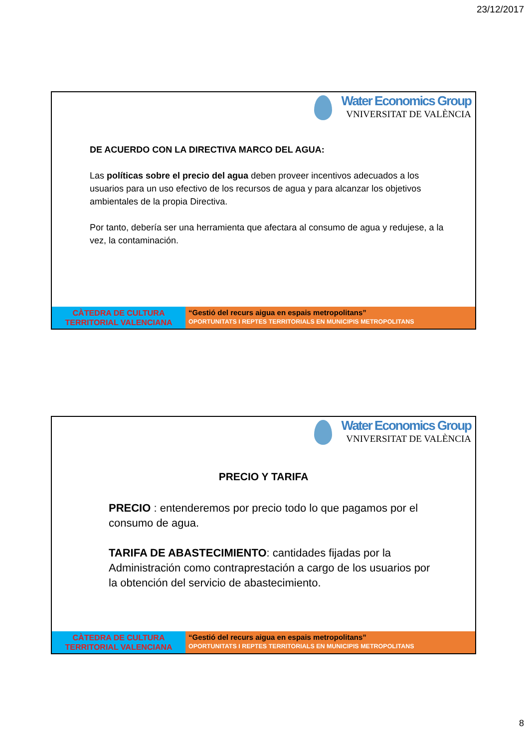23/12/2017
Water Economics Group
VNIVERSITAT DE VALÈNCIA
DE ACUERDO CON LA DIRECTIVA MARCO DEL AGUA:
Las políticas sobre el precio del agua deben proveer incentivos adecuados a los usuarios para un uso efectivo de los recursos de agua y para alcanzar los objetivos ambientales de la propia Directiva.
Por tanto, debería ser una herramienta que afectara al consumo de agua y redujese, a la vez, la contaminación.
CÀTEDRA DE CULTURA
TERRITORIAL VALENCIANA
“Gestió del recurs aigua en espais metropolitans”
OPORTUNITATS I REPTES TERRITORIALS EN MUNICIPIS METROPOLITANS
Water Economics Group
VNIVERSITAT DE VALÈNCIA
PRECIO Y TARIFA
PRECIO : entenderemos por precio todo lo que pagamos por el consumo de agua.
TARIFA DE ABASTECIMIENTO: cantidades fijadas por la Administración como contraprestación a cargo de los usuarios por la obtención del servicio de abastecimiento.
CÀTEDRA DE CULTURA
TERRITORIAL VALENCIANA
“Gestió del recurs aigua en espais metropolitans”
OPORTUNITATS I REPTES TERRITORIALS EN MUNICIPIS METROPOLITANS
8